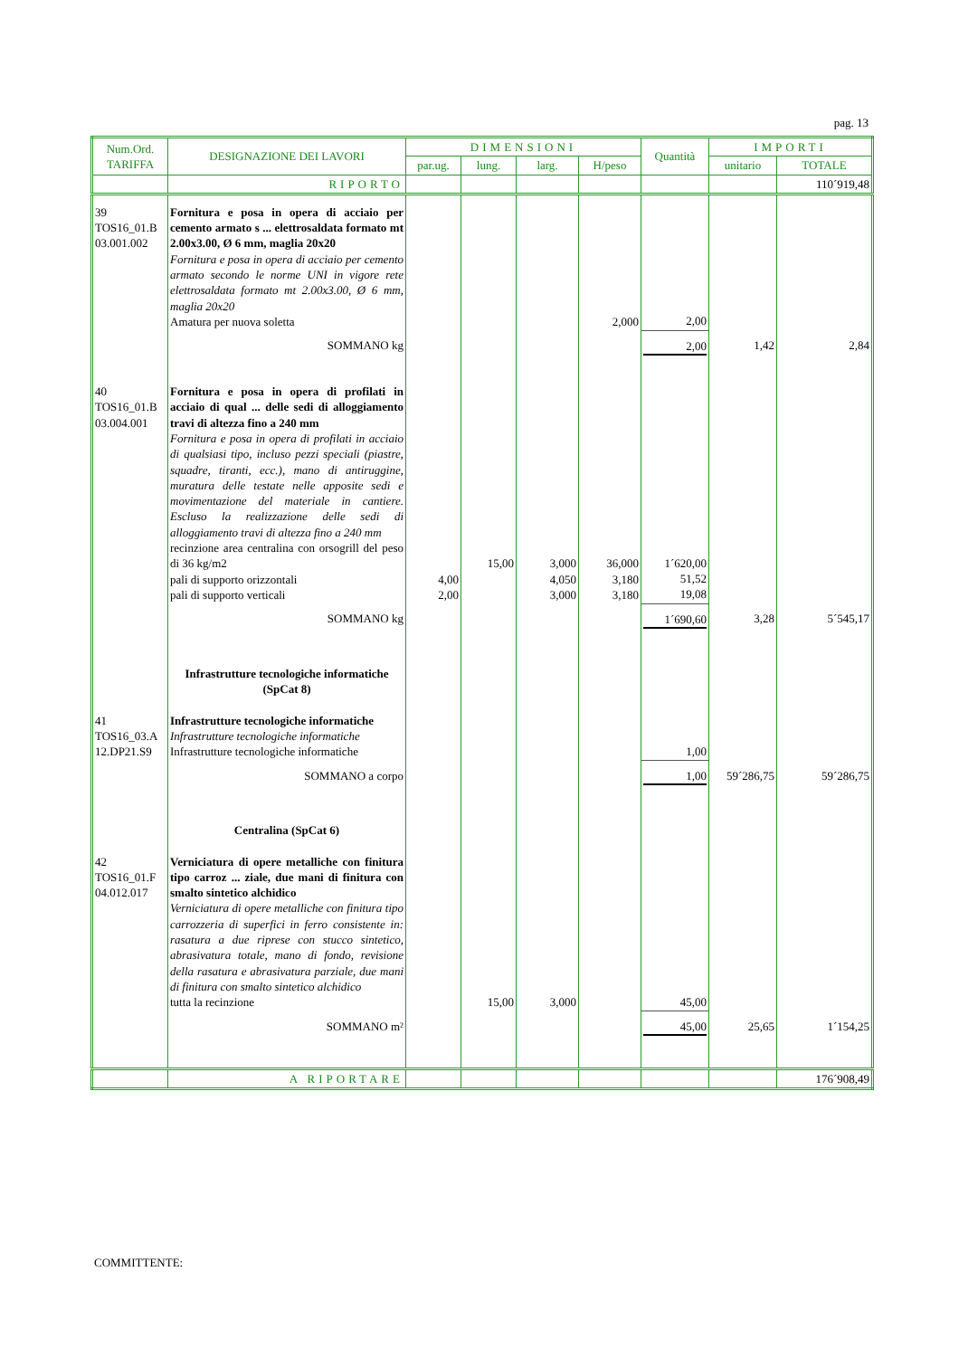pag. 13
| Num.Ord. TARIFFA | DESIGNAZIONE DEI LAVORI | DIMENSIONI | | | | Quantità | IMPORTI | |
| --- | --- | --- | --- | --- | --- | --- | --- | --- |
| | | par.ug. | lung. | larg. | H/peso | | unitario | TOTALE |
| | RIPORTO | | | | | | | 110´919,48 |
| 39 TOS16_01.B 03.001.002 | Fornitura e posa in opera di acciaio per cemento armato s ... elettrosaldata formato mt 2.00x3.00, Ø 6 mm, maglia 20x20 Fornitura e posa in opera di acciaio per cemento armato secondo le norme UNI in vigore rete elettrosaldata formato mt 2.00x3.00, Ø 6 mm, maglia 20x20 Amatura per nuova soletta | | | | 2,000 | 2,00 | | |
| | SOMMANO kg | | | | | 2,00 | 1,42 | 2,84 |
| 40 TOS16_01.B 03.004.001 | Fornitura e posa in opera di profilati in acciaio di qual ... delle sedi di alloggiamento travi di altezza fino a 240 mm Fornitura e posa in opera di profilati in acciaio di qualsiasi tipo, incluso pezzi speciali (piastre, squadre, tiranti, ecc.), mano di antiruggine, muratura delle testate nelle apposite sedi e movimentazione del materiale in cantiere. Escluso la realizzazione delle sedi di alloggiamento travi di altezza fino a 240 mm recinzione area centralina con orsogrill del peso di 36 kg/m2 pali di supporto orizzontali pali di supporto verticali | 4,00 2,00 | 15,00 | 3,000 4,050 3,000 | 36,000 3,180 3,180 | 1´620,00 51,52 19,08 | | |
| | SOMMANO kg | | | | | 1´690,60 | 3,28 | 5´545,17 |
| | Infrastrutture tecnologiche informatiche (SpCat 8) | | | | | | | |
| 41 TOS16_03.A 12.DP21.S9 | Infrastrutture tecnologiche informatiche Infrastrutture tecnologiche informatiche Infrastrutture tecnologiche informatiche | | | | | 1,00 | | |
| | SOMMANO a corpo | | | | | 1,00 | 59´286,75 | 59´286,75 |
| | Centralina (SpCat 6) | | | | | | | |
| 42 TOS16_01.F 04.012.017 | Verniciatura di opere metalliche con finitura tipo carroz ... ziale, due mani di finitura con smalto sintetico alchidico Verniciatura di opere metalliche con finitura tipo carrozzeria di superfici in ferro consistente in: rasatura a due riprese con stucco sintetico, abrasivatura totale, mano di fondo, revisione della rasatura e abrasivatura parziale, due mani di finitura con smalto sintetico alchidico tutta la recinzione | | 15,00 | 3,000 | | 45,00 | | |
| | SOMMANO m² | | | | | 45,00 | 25,65 | 1´154,25 |
| | A RIPORTARE | | | | | | | 176´908,49 |
COMMITTENTE: